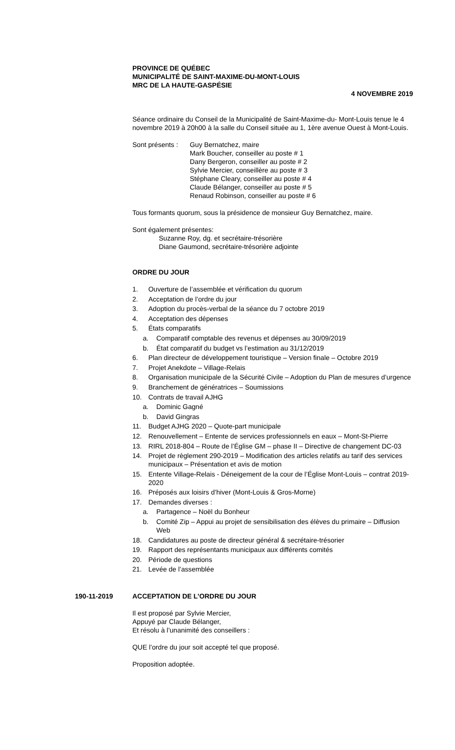PROVINCE DE QUÉBEC
MUNICIPALITÉ DE SAINT-MAXIME-DU-MONT-LOUIS
MRC DE LA HAUTE-GASPÉSIE
4 NOVEMBRE 2019
Séance ordinaire du Conseil de la Municipalité de Saint-Maxime-du- Mont-Louis tenue le 4 novembre 2019 à 20h00 à la salle du Conseil située au 1, 1ère avenue Ouest à Mont-Louis.
Sont présents :
Guy Bernatchez, maire
Mark Boucher, conseiller au poste # 1
Dany Bergeron, conseiller au poste # 2
Sylvie Mercier, conseillère au poste # 3
Stéphane Cleary, conseiller au poste # 4
Claude Bélanger, conseiller au poste # 5
Renaud Robinson, conseiller au poste # 6
Tous formants quorum, sous la présidence de monsieur Guy Bernatchez, maire.
Sont également présentes:
Suzanne Roy, dg. et secrétaire-trésorière
Diane Gaumond, secrétaire-trésorière adjointe
ORDRE DU JOUR
1. Ouverture de l’assemblée et vérification du quorum
2. Acceptation de l’ordre du jour
3. Adoption du procès-verbal de la séance du 7 octobre 2019
4. Acceptation des dépenses
5. États comparatifs
a. Comparatif comptable des revenus et dépenses au 30/09/2019
b. État comparatif du budget vs l’estimation au 31/12/2019
6. Plan directeur de développement touristique – Version finale – Octobre 2019
7. Projet Anekdote – Village-Relais
8. Organisation municipale de la Sécurité Civile – Adoption du Plan de mesures d’urgence
9. Branchement de génératrices – Soumissions
10. Contrats de travail AJHG
a. Dominic Gagné
b. David Gingras
11. Budget AJHG 2020 – Quote-part municipale
12. Renouvellement – Entente de services professionnels en eaux – Mont-St-Pierre
13. RIRL 2018-804 – Route de l’Église GM – phase II – Directive de changement DC-03
14. Projet de règlement 290-2019 – Modification des articles relatifs au tarif des services municipaux – Présentation et avis de motion
15. Entente Village-Relais - Déneigement de la cour de l’Église Mont-Louis – contrat 2019-2020
16. Préposés aux loisirs d’hiver (Mont-Louis & Gros-Morne)
17. Demandes diverses :
a. Partagence – Noël du Bonheur
b. Comité Zip – Appui au projet de sensibilisation des élèves du primaire – Diffusion Web
18. Candidatures au poste de directeur général & secrétaire-trésorier
19. Rapport des représentants municipaux aux différents comités
20. Période de questions
21. Levée de l’assemblée
190-11-2019 ACCEPTATION DE L’ORDRE DU JOUR
Il est proposé par Sylvie Mercier,
Appuyé par Claude Bélanger,
Et résolu à l’unanimité des conseillers :
QUE l’ordre du jour soit accepté tel que proposé.
Proposition adoptée.